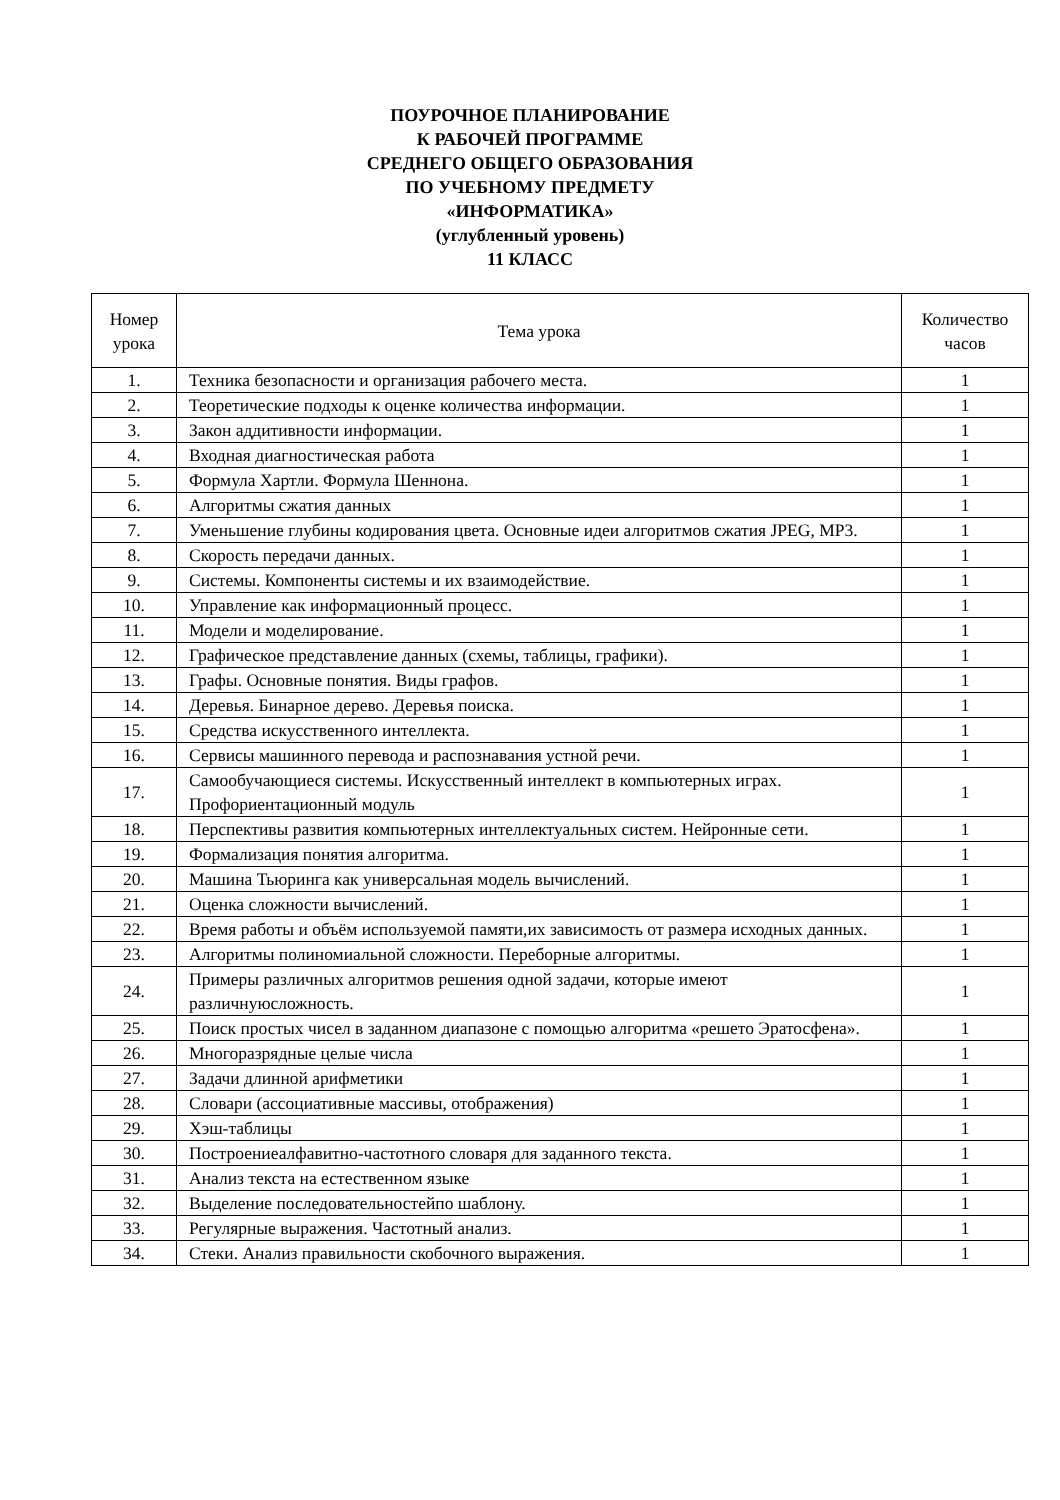ПОУРОЧНОЕ ПЛАНИРОВАНИЕ
К РАБОЧЕЙ ПРОГРАММЕ
СРЕДНЕГО ОБЩЕГО ОБРАЗОВАНИЯ
ПО УЧЕБНОМУ ПРЕДМЕТУ
«ИНФОРМАТИКА»
(углубленный уровень)
11 КЛАСС
| Номер урока | Тема урока | Количество часов |
| --- | --- | --- |
| 1. | Техника безопасности и организация рабочего места. | 1 |
| 2. | Теоретические подходы к оценке количества информации. | 1 |
| 3. | Закон аддитивности информации. | 1 |
| 4. | Входная диагностическая работа | 1 |
| 5. | Формула Хартли. Формула Шеннона. | 1 |
| 6. | Алгоритмы сжатия данных | 1 |
| 7. | Уменьшение глубины кодирования цвета. Основные идеи алгоритмов сжатия JPEG, MP3. | 1 |
| 8. | Скорость передачи данных. | 1 |
| 9. | Системы. Компоненты системы и их взаимодействие. | 1 |
| 10. | Управление как информационный процесс. | 1 |
| 11. | Модели и моделирование. | 1 |
| 12. | Графическое представление данных (схемы, таблицы, графики). | 1 |
| 13. | Графы. Основные понятия. Виды графов. | 1 |
| 14. | Деревья. Бинарное дерево. Деревья поиска. | 1 |
| 15. | Средства искусственного интеллекта. | 1 |
| 16. | Сервисы машинного перевода и распознавания устной речи. | 1 |
| 17. | Самообучающиеся системы. Искусственный интеллект в компьютерных играх. Профориентационный модуль | 1 |
| 18. | Перспективы развития компьютерных интеллектуальных систем. Нейронные сети. | 1 |
| 19. | Формализация понятия алгоритма. | 1 |
| 20. | Машина Тьюринга как универсальная модель вычислений. | 1 |
| 21. | Оценка сложности вычислений. | 1 |
| 22. | Время работы и объём используемой памяти,их зависимость от размера исходных данных. | 1 |
| 23. | Алгоритмы полиномиальной сложности. Переборные алгоритмы. | 1 |
| 24. | Примеры различных алгоритмов решения одной задачи, которые имеют различнуюсложность. | 1 |
| 25. | Поиск простых чисел в заданном диапазоне с помощью алгоритма «решето Эратосфена». | 1 |
| 26. | Многоразрядные целые числа | 1 |
| 27. | Задачи длинной арифметики | 1 |
| 28. | Словари (ассоциативные массивы, отображения) | 1 |
| 29. | Хэш-таблицы | 1 |
| 30. | Построениеалфавитно-частотного словаря для заданного текста. | 1 |
| 31. | Анализ текста на естественном языке | 1 |
| 32. | Выделение последовательностейпо шаблону. | 1 |
| 33. | Регулярные выражения. Частотный анализ. | 1 |
| 34. | Стеки. Анализ правильности скобочного выражения. | 1 |